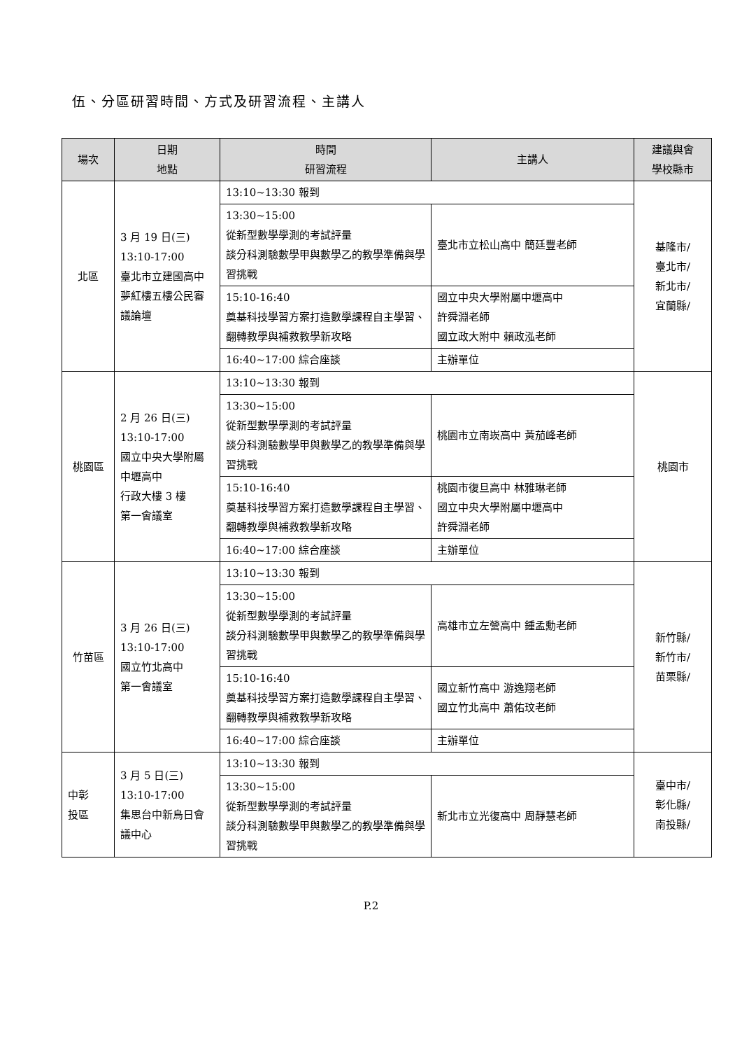伍、分區研習時間、方式及研習流程、主講人
| 場次 | 日期 地點 | 時間 研習流程 | 主講人 | 建議與會 學校縣市 |
| --- | --- | --- | --- | --- |
| 北區 | 3 月 19 日(三) 13:10-17:00 臺北市立建國高中夢紅樓五樓公民審議論壇 | 13:10~13:30 報到 | | 基隆市/ 臺北市/ 新北市/ 宜蘭縣/ |
| | | 13:30~15:00 從新型數學學測的考試評量 談分科測驗數學甲與數學乙的教學準備與學習挑戰 | 臺北市立松山高中 簡廷豐老師 | |
| | | 15:10-16:40 奠基科技學習方案打造數學課程自主學習、翻轉教學與補救教學新攻略 | 國立中央大學附屬中壢高中 許舜淵老師 國立政大附中 賴政泓老師 | |
| | | 16:40~17:00 綜合座談 | 主辦單位 | |
| 桃園區 | 2 月 26 日(三) 13:10-17:00 國立中央大學附屬中壢高中 行政大樓 3 樓 第一會議室 | 13:10~13:30 報到 | | 桃園市 |
| | | 13:30~15:00 從新型數學學測的考試評量 談分科測驗數學甲與數學乙的教學準備與學習挑戰 | 桃園市立南崁高中 黃茄峰老師 | |
| | | 15:10-16:40 奠基科技學習方案打造數學課程自主學習、翻轉教學與補救教學新攻略 | 桃園市復旦高中 林雅琳老師 國立中央大學附屬中壢高中 許舜淵老師 | |
| | | 16:40~17:00 綜合座談 | 主辦單位 | |
| 竹苗區 | 3 月 26 日(三) 13:10-17:00 國立竹北高中 第一會議室 | 13:10~13:30 報到 | | 新竹縣/ 新竹市/ 苗栗縣/ |
| | | 13:30~15:00 從新型數學學測的考試評量 談分科測驗數學甲與數學乙的教學準備與學習挑戰 | 高雄市立左營高中 鍾孟勳老師 | |
| | | 15:10-16:40 奠基科技學習方案打造數學課程自主學習、翻轉教學與補救教學新攻略 | 國立新竹高中 游逸翔老師 國立竹北高中 蕭佑玟老師 | |
| | | 16:40~17:00 綜合座談 | 主辦單位 | |
| 中彰 投區 | 3 月 5 日(三) 13:10-17:00 集思台中新烏日會議中心 | 13:10~13:30 報到 | | 臺中市/ 彰化縣/ 南投縣/ |
| | | 13:30~15:00 從新型數學學測的考試評量 談分科測驗數學甲與數學乙的教學準備與學習挑戰 | 新北市立光復高中 周靜慧老師 | |
P.2